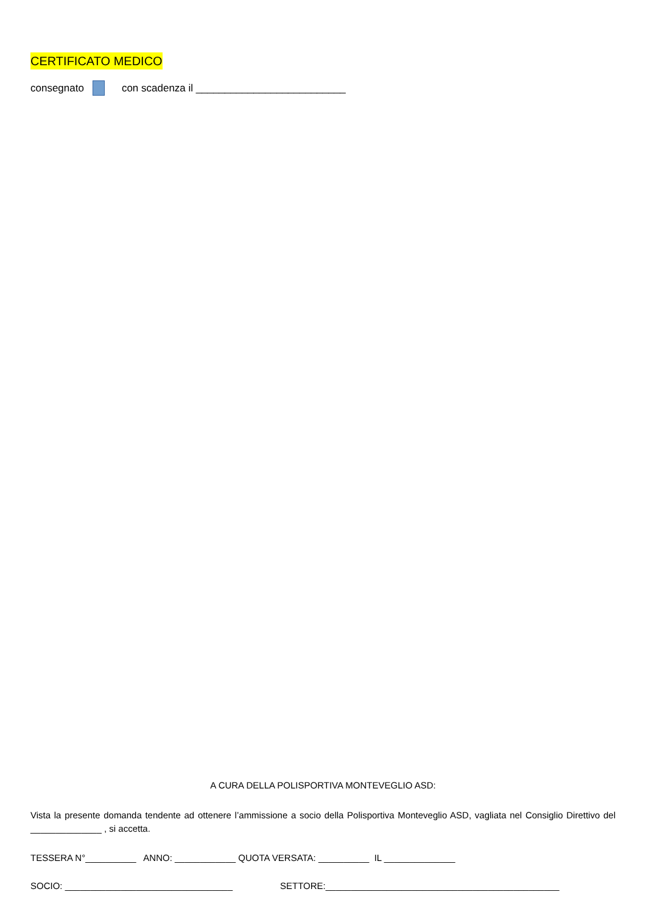CERTIFICATO MEDICO
consegnato con scadenza il __________________________
A CURA DELLA POLISPORTIVA MONTEVEGLIO ASD:
Vista la presente domanda tendente ad ottenere l’ammissione a socio della Polisportiva Monteveglio ASD, vagliata nel Consiglio Direttivo del ______________ , si accetta.
TESSERA N°__________ ANNO: ____________ QUOTA VERSATA: __________ IL ______________
SOCIO: _________________________________ SETTORE:______________________________________________